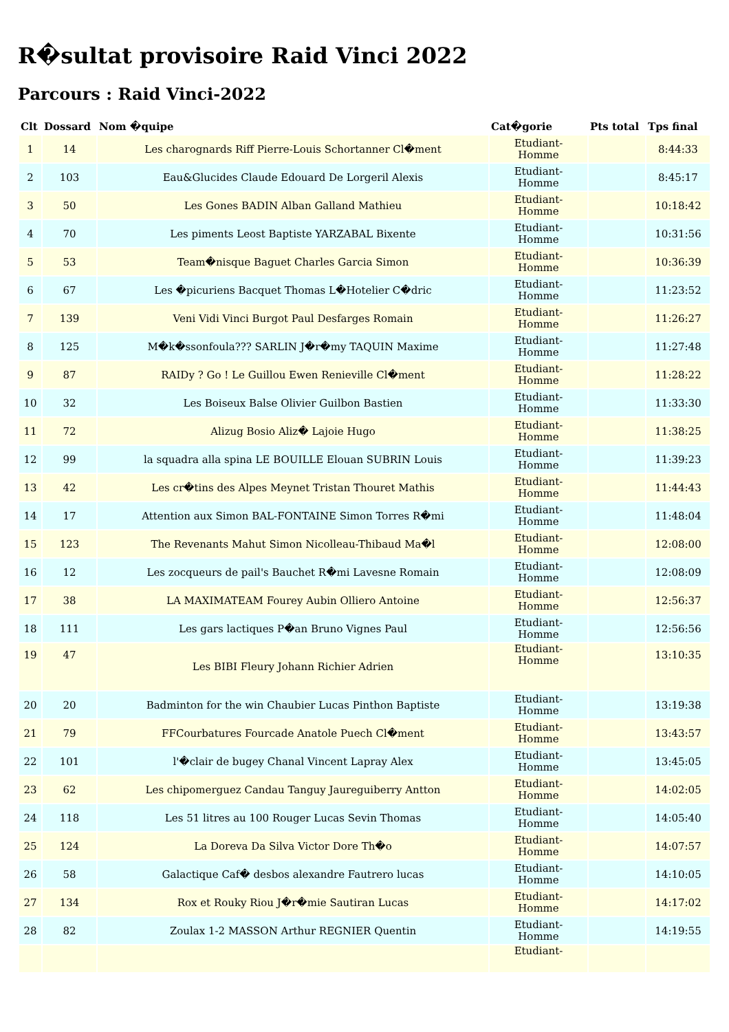R�sultat provisoire Raid Vinci 2022
Parcours : Raid Vinci-2022
| Clt | Dossard | Nom �quipe | Cat�gorie | Pts total | Tps final |
| --- | --- | --- | --- | --- | --- |
| 1 | 14 | Les charognards Riff Pierre-Louis Schortanner Cl�ment | Etudiant- Homme | | 8:44:33 |
| 2 | 103 | Eau&Glucides Claude Edouard De Lorgeril Alexis | Etudiant- Homme | | 8:45:17 |
| 3 | 50 | Les Gones BADIN Alban Galland Mathieu | Etudiant- Homme | | 10:18:42 |
| 4 | 70 | Les piments Leost Baptiste YARZABAL Bixente | Etudiant- Homme | | 10:31:56 |
| 5 | 53 | Team�nisque Baguet Charles Garcia Simon | Etudiant- Homme | | 10:36:39 |
| 6 | 67 | Les �picuriens Bacquet Thomas L�Hotelier C�dric | Etudiant- Homme | | 11:23:52 |
| 7 | 139 | Veni Vidi Vinci Burgot Paul Desfarges Romain | Etudiant- Homme | | 11:26:27 |
| 8 | 125 | M�k�ssonfoula??? SARLIN J�r�my TAQUIN Maxime | Etudiant- Homme | | 11:27:48 |
| 9 | 87 | RAIDy ? Go ! Le Guillou Ewen Renieville Cl�ment | Etudiant- Homme | | 11:28:22 |
| 10 | 32 | Les Boiseux Balse Olivier Guilbon Bastien | Etudiant- Homme | | 11:33:30 |
| 11 | 72 | Alizug Bosio Aliz� Lajoie Hugo | Etudiant- Homme | | 11:38:25 |
| 12 | 99 | la squadra alla spina LE BOUILLE Elouan SUBRIN Louis | Etudiant- Homme | | 11:39:23 |
| 13 | 42 | Les cr�tins des Alpes Meynet Tristan Thouret Mathis | Etudiant- Homme | | 11:44:43 |
| 14 | 17 | Attention aux Simon BAL-FONTAINE Simon Torres R�mi | Etudiant- Homme | | 11:48:04 |
| 15 | 123 | The Revenants Mahut Simon Nicolleau-Thibaud Ma�l | Etudiant- Homme | | 12:08:00 |
| 16 | 12 | Les zocqueurs de pail's Bauchet R�mi Lavesne Romain | Etudiant- Homme | | 12:08:09 |
| 17 | 38 | LA MAXIMATEAM Fourey Aubin Olliero Antoine | Etudiant- Homme | | 12:56:37 |
| 18 | 111 | Les gars lactiques P�an Bruno Vignes Paul | Etudiant- Homme | | 12:56:56 |
| 19 | 47 | Les BIBI Fleury Johann Richier Adrien | Etudiant- Homme | | 13:10:35 |
| 20 | 20 | Badminton for the win Chaubier Lucas Pinthon Baptiste | Etudiant- Homme | | 13:19:38 |
| 21 | 79 | FFCourbatures Fourcade Anatole Puech Cl�ment | Etudiant- Homme | | 13:43:57 |
| 22 | 101 | l'�clair de bugey Chanal Vincent Lapray Alex | Etudiant- Homme | | 13:45:05 |
| 23 | 62 | Les chipomerguez Candau Tanguy Jaureguiberry Antton | Etudiant- Homme | | 14:02:05 |
| 24 | 118 | Les 51 litres au 100 Rouger Lucas Sevin Thomas | Etudiant- Homme | | 14:05:40 |
| 25 | 124 | La Doreva Da Silva Victor Dore Th�o | Etudiant- Homme | | 14:07:57 |
| 26 | 58 | Galactique Caf� desbos alexandre Fautrero lucas | Etudiant- Homme | | 14:10:05 |
| 27 | 134 | Rox et Rouky Riou J�r�mie Sautiran Lucas | Etudiant- Homme | | 14:17:02 |
| 28 | 82 | Zoulax 1-2 MASSON Arthur REGNIER Quentin | Etudiant- Homme | | 14:19:55 |
| | | | Etudiant- | | |